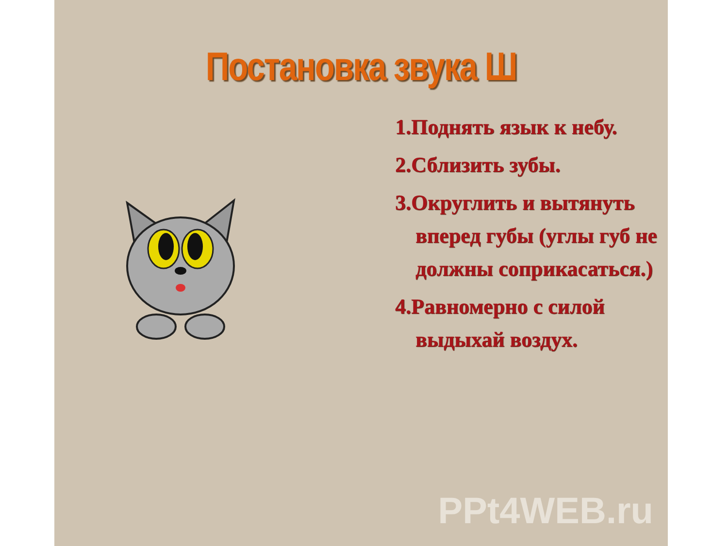Постановка звука Ш
1.Поднять язык к небу.
2.Сблизить зубы.
3.Округлить и вытянуть вперед губы (углы губ не должны соприкасаться.)
4.Равномерно с силой выдыхай воздух.
PPt4WEB.ru